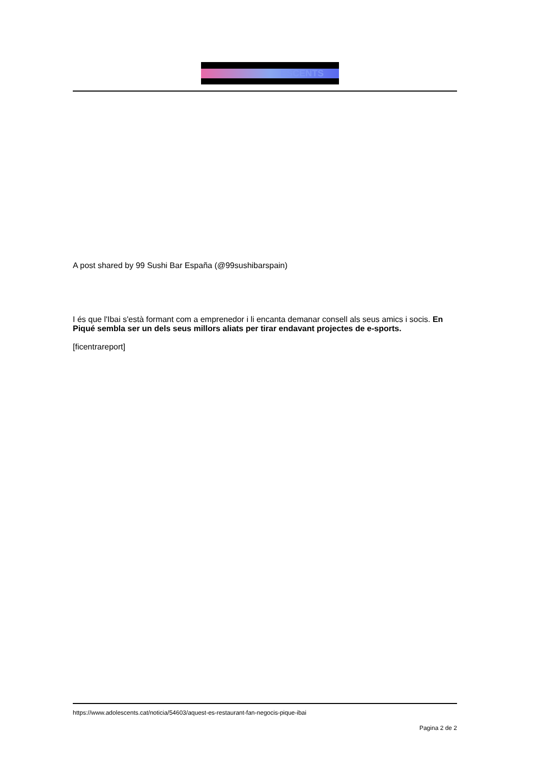ESCENTS
A post shared by 99 Sushi Bar España (@99sushibarspain)
I és que l'Ibai s'està formant com a emprenedor i li encanta demanar consell als seus amics i socis. En Piqué sembla ser un dels seus millors aliats per tirar endavant projectes de e-sports.
[ficentrareport]
https://www.adolescents.cat/noticia/54603/aquest-es-restaurant-fan-negocis-pique-ibai
Pagina 2 de 2